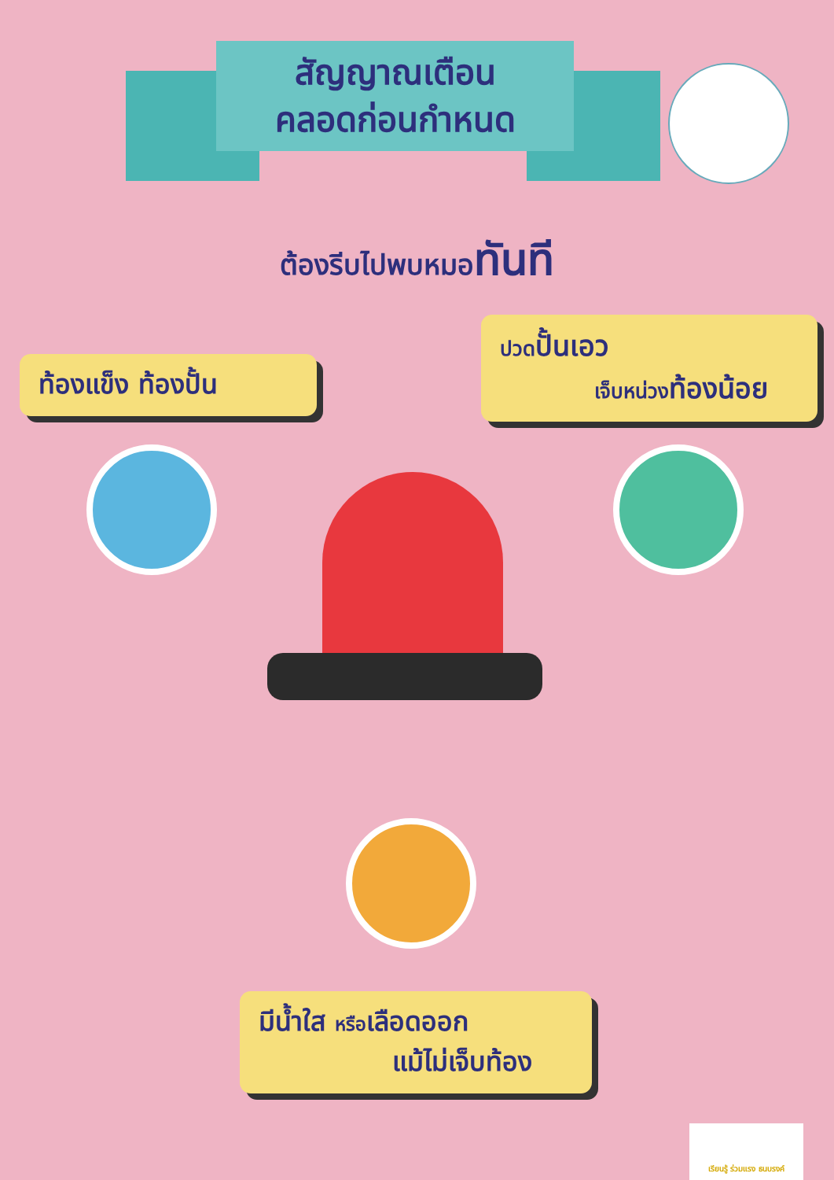สัญญาณเตือน
คลอดก่อนกำหนด
ต้องรีบไปพบหมอทันที
ท้องแข็ง ท้องปั้น
ปวดปั้นเอว
เจ็บหน่วงท้องน้อย
มีน้ำใส หรือเลือดออก
แม้ไม่เจ็บท้อง
เรียนรู้ ร่วมแรง ธนบรงค์